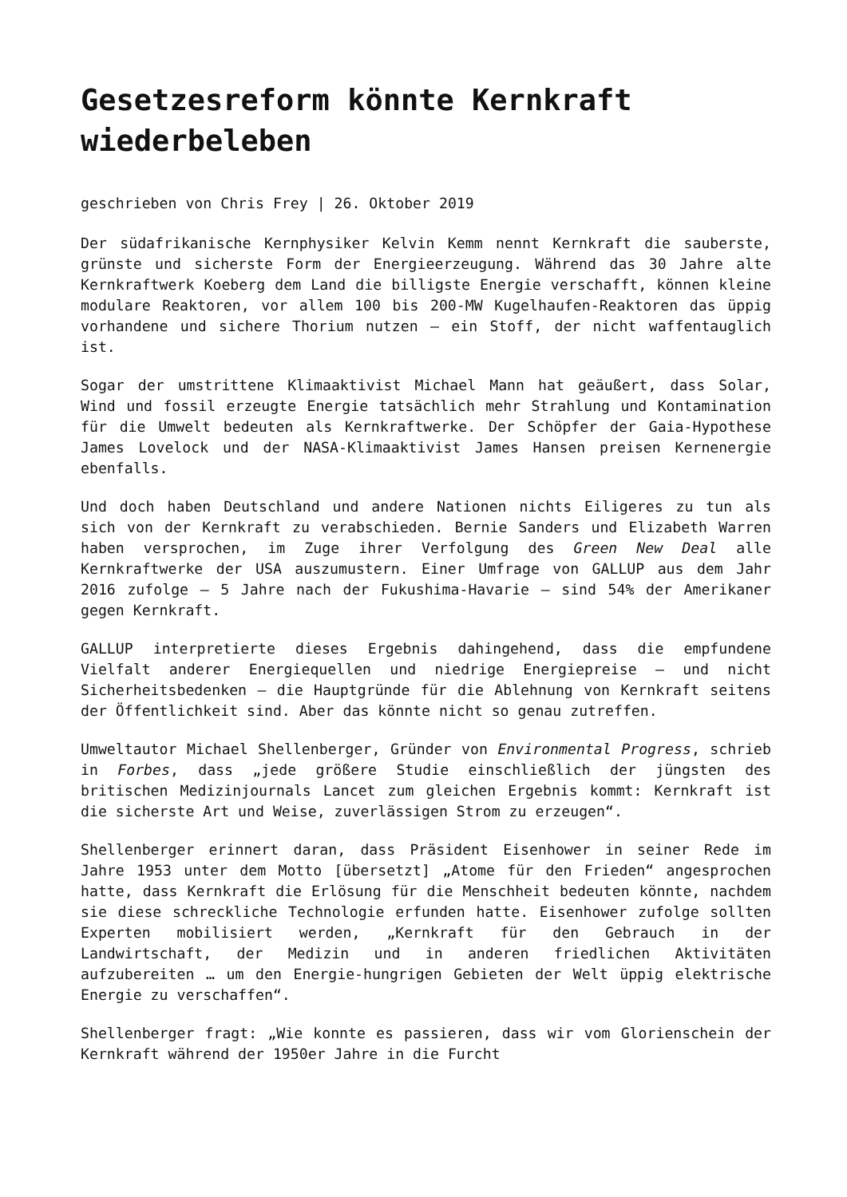Gesetzesreform könnte Kernkraft wiederbeleben
geschrieben von Chris Frey | 26. Oktober 2019
Der südafrikanische Kernphysiker Kelvin Kemm nennt Kernkraft die sauberste, grünste und sicherste Form der Energieerzeugung. Während das 30 Jahre alte Kernkraftwerk Koeberg dem Land die billigste Energie verschafft, können kleine modulare Reaktoren, vor allem 100 bis 200-MW Kugelhaufen-Reaktoren das üppig vorhandene und sichere Thorium nutzen – ein Stoff, der nicht waffentauglich ist.
Sogar der umstrittene Klimaaktivist Michael Mann hat geäußert, dass Solar, Wind und fossil erzeugte Energie tatsächlich mehr Strahlung und Kontamination für die Umwelt bedeuten als Kernkraftwerke. Der Schöpfer der Gaia-Hypothese James Lovelock und der NASA-Klimaaktivist James Hansen preisen Kernenergie ebenfalls.
Und doch haben Deutschland und andere Nationen nichts Eiligeres zu tun als sich von der Kernkraft zu verabschieden. Bernie Sanders und Elizabeth Warren haben versprochen, im Zuge ihrer Verfolgung des Green New Deal alle Kernkraftwerke der USA auszumustern. Einer Umfrage von GALLUP aus dem Jahr 2016 zufolge – 5 Jahre nach der Fukushima-Havarie – sind 54% der Amerikaner gegen Kernkraft.
GALLUP interpretierte dieses Ergebnis dahingehend, dass die empfundene Vielfalt anderer Energiequellen und niedrige Energiepreise – und nicht Sicherheitsbedenken – die Hauptgründe für die Ablehnung von Kernkraft seitens der Öffentlichkeit sind. Aber das könnte nicht so genau zutreffen.
Umweltautor Michael Shellenberger, Gründer von Environmental Progress, schrieb in Forbes, dass „jede größere Studie einschließlich der jüngsten des britischen Medizinjournals Lancet zum gleichen Ergebnis kommt: Kernkraft ist die sicherste Art und Weise, zuverlässigen Strom zu erzeugen“.
Shellenberger erinnert daran, dass Präsident Eisenhower in seiner Rede im Jahre 1953 unter dem Motto [übersetzt] „Atome für den Frieden“ angesprochen hatte, dass Kernkraft die Erlösung für die Menschheit bedeuten könnte, nachdem sie diese schreckliche Technologie erfunden hatte. Eisenhower zufolge sollten Experten mobilisiert werden, „Kernkraft für den Gebrauch in der Landwirtschaft, der Medizin und in anderen friedlichen Aktivitäten aufzubereiten … um den Energie-hungrigen Gebieten der Welt üppig elektrische Energie zu verschaffen“.
Shellenberger fragt: „Wie konnte es passieren, dass wir vom Glorienschein der Kernkraft während der 1950er Jahre in die Furcht